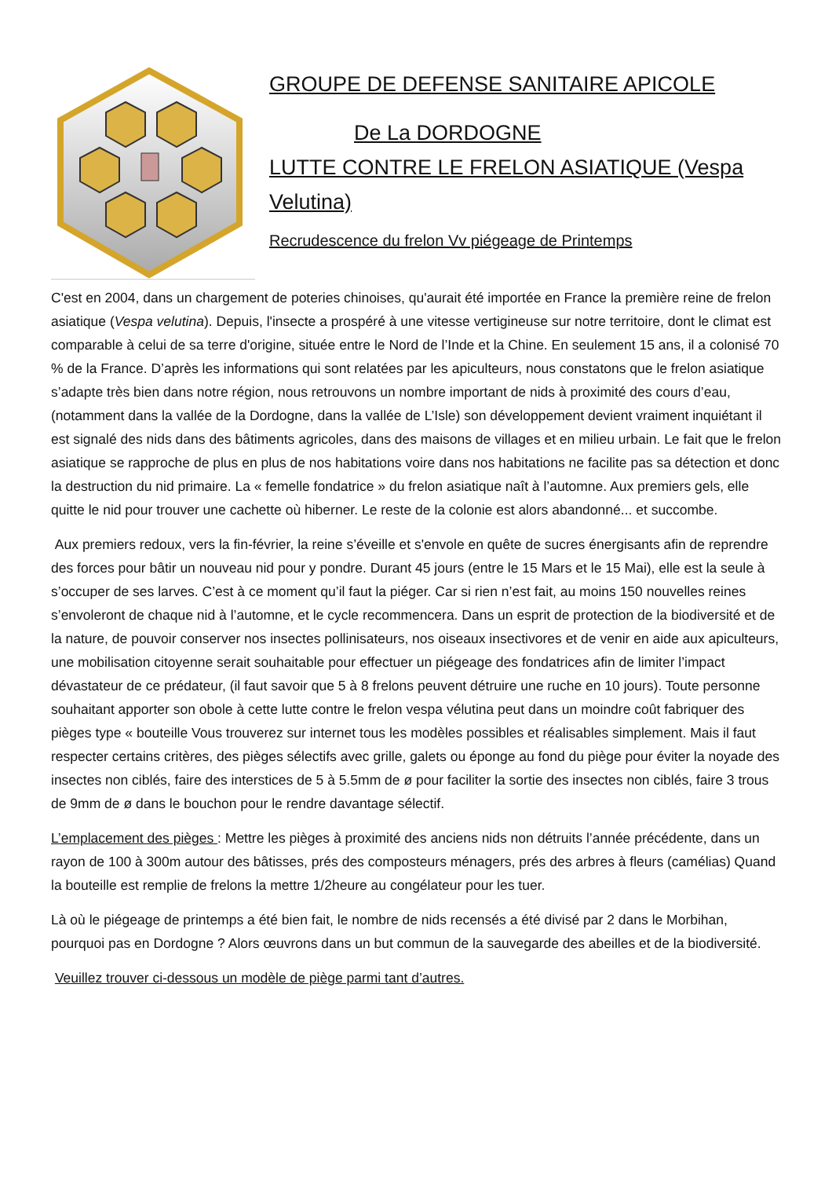GROUPE DE DEFENSE SANITAIRE APICOLE
De La DORDOGNE
LUTTE CONTRE LE FRELON ASIATIQUE (Vespa Velutina)
Recrudescence du frelon Vv piégeage de Printemps
C'est en 2004, dans un chargement de poteries chinoises, qu'aurait été importée en France la première reine de frelon asiatique (Vespa velutina). Depuis, l'insecte a prospéré à une vitesse vertigineuse sur notre territoire, dont le climat est comparable à celui de sa terre d'origine, située entre le Nord de l’Inde et la Chine. En seulement 15 ans, il a colonisé 70 % de la France. D’après les informations qui sont relatées par les apiculteurs, nous constatons que le frelon asiatique s’adapte très bien dans notre région, nous retrouvons un nombre important de nids à proximité des cours d’eau, (notamment dans la vallée de la Dordogne, dans la vallée de L’Isle) son développement devient vraiment inquiétant il est signalé des nids dans des bâtiments agricoles, dans des maisons de villages et en milieu urbain. Le fait que le frelon asiatique se rapproche de plus en plus de nos habitations voire dans nos habitations ne facilite pas sa détection et donc la destruction du nid primaire. La « femelle fondatrice » du frelon asiatique naît à l’automne. Aux premiers gels, elle quitte le nid pour trouver une cachette où hiberner. Le reste de la colonie est alors abandonné... et succombe.
Aux premiers redoux, vers la fin-février, la reine s’éveille et s'envole en quête de sucres énergisants afin de reprendre des forces pour bâtir un nouveau nid pour y pondre. Durant 45 jours (entre le 15 Mars et le 15 Mai), elle est la seule à s’occuper de ses larves. C’est à ce moment qu’il faut la piéger. Car si rien n’est fait, au moins 150 nouvelles reines s’envoleront de chaque nid à l’automne, et le cycle recommencera. Dans un esprit de protection de la biodiversité et de la nature, de pouvoir conserver nos insectes pollinisateurs, nos oiseaux insectivores et de venir en aide aux apiculteurs, une mobilisation citoyenne serait souhaitable pour effectuer un piégeage des fondatrices afin de limiter l’impact dévastateur de ce prédateur, (il faut savoir que 5 à 8 frelons peuvent détruire une ruche en 10 jours). Toute personne souhaitant apporter son obole à cette lutte contre le frelon vespa vélutina peut dans un moindre coût fabriquer des pièges type « bouteille Vous trouverez sur internet tous les modèles possibles et réalisables simplement. Mais il faut respecter certains critères, des pièges sélectifs avec grille, galets ou éponge au fond du piège pour éviter la noyade des insectes non ciblés, faire des interstices de 5 à 5.5mm de ø pour faciliter la sortie des insectes non ciblés, faire 3 trous de 9mm de ø dans le bouchon pour le rendre davantage sélectif.
L’emplacement des pièges : Mettre les pièges à proximité des anciens nids non détruits l’année précédente, dans un rayon de 100 à 300m autour des bâtisses, prés des composteurs ménagers, prés des arbres à fleurs (camélias) Quand la bouteille est remplie de frelons la mettre 1/2heure au congélateur pour les tuer.
Là où le piégeage de printemps a été bien fait, le nombre de nids recensés a été divisé par 2 dans le Morbihan, pourquoi pas en Dordogne ? Alors œuvrons dans un but commun de la sauvegarde des abeilles et de la biodiversité.
Veuillez trouver ci-dessous un modèle de piège parmi tant d’autres.